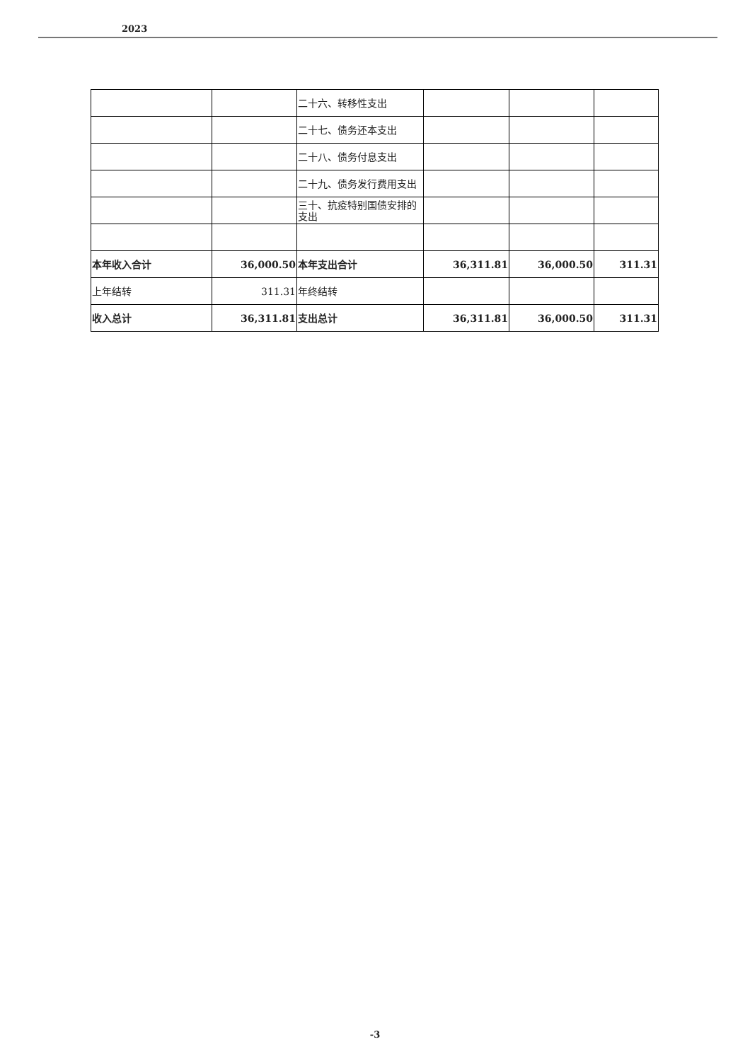2023
| | | 二十六、转移性支出 | | | |
| | | 二十七、债务还本支出 | | | |
| | | 二十八、债务付息支出 | | | |
| | | 二十九、债务发行费用支出 | | | |
| | | 三十、抗疫特别国债安排的支出 | | | |
| 本年收入合计 | 36,000.50 | 本年支出合计 | 36,311.81 | 36,000.50 | 311.31 |
| 上年结转 | 311.31 | 年终结转 | | | |
| 收入总计 | 36,311.81 | 支出总计 | 36,311.81 | 36,000.50 | 311.31 |
-3